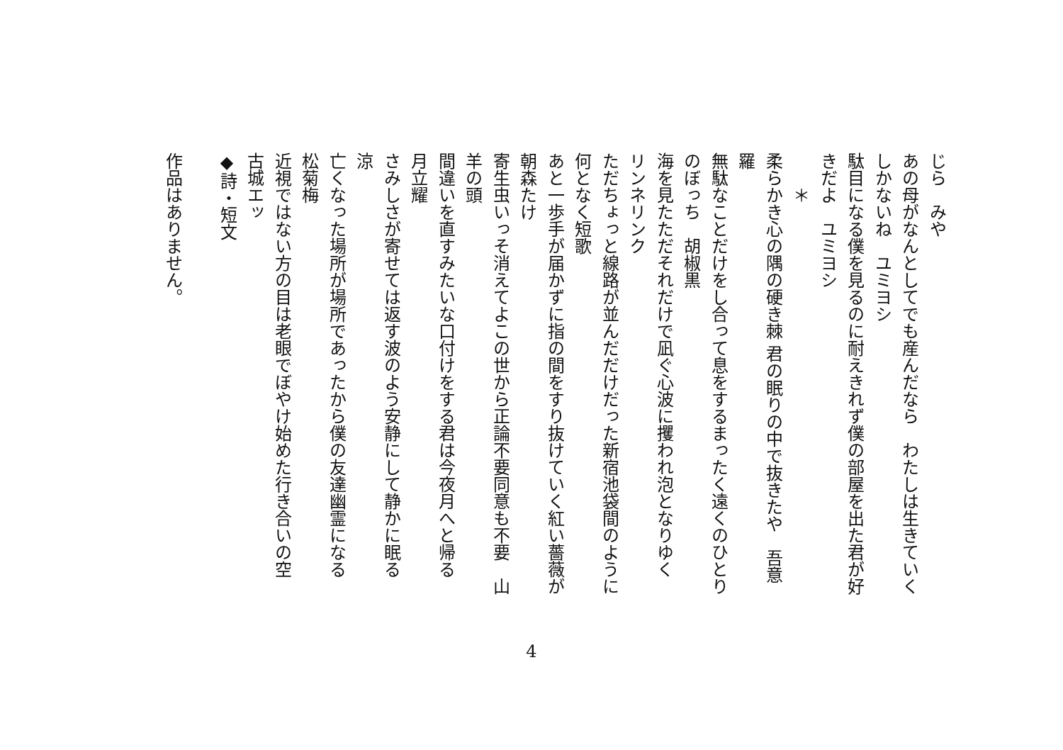じら　みや
あの母がなんとしてでも産んだなら　わたしは生きていく
しかないね　ユミヨシ
駄目になる僕を見るのに耐えきれず僕の部屋を出た君が好
きだよ　ユミヨシ
　　＊
柔らかき心の隅の硬き棘 君の眠りの中で抜きたや　吾意
羅
無駄なことだけをし合って息をするまったく遠くのひとり
のぼっち　胡椒黒
海を見たただそれだけで凪ぐ心波に攫われ泡となりゆく
リンネリンク
ただちょっと線路が並んだだけだった新宿池袋間のように
何となく短歌
あと一歩手が届かずに指の間をすり抜けていく紅い薔薇が
朝森たけ
寄生虫いっそ消えてよこの世から正論不要同意も不要　山
羊の頭
間違いを直すみたいな口付けをする君は今夜月へと帰る
月立耀
さみしさが寄せては返す波のよう安静にして静かに眠る
涼
亡くなった場所が場所であったから僕の友達幽霊になる
松菊梅
近視ではない方の目は老眼でぼやけ始めた行き合いの空
古城エッ
◆詩・短文
作品はありません。
4